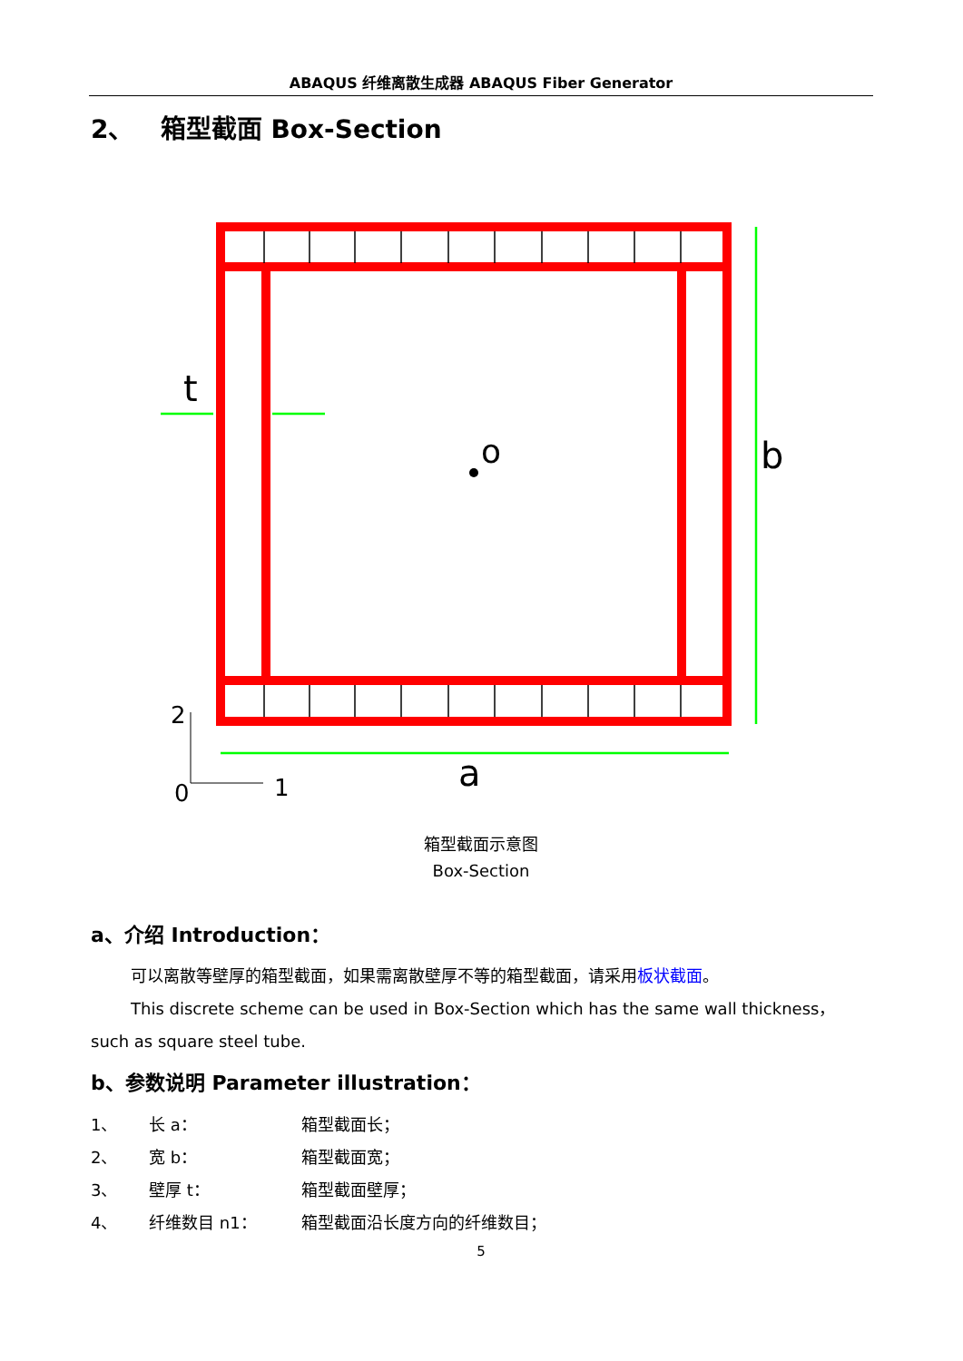ABAQUS 纤维离散生成器 ABAQUS Fiber Generator
2、 箱型截面 Box-Section
o
b
t
a
2
0
1
箱型截面示意图
Box-Section
a、介绍 Introduction：
可以离散等壁厚的箱型截面，如果需离散壁厚不等的箱型截面，请采用板状截面。
This discrete scheme can be used in Box-Section which has the same wall thickness，such as square steel tube.
b、参数说明 Parameter illustration：
1、 长 a： 箱型截面长；
2、 宽 b： 箱型截面宽；
3、 壁厚 t： 箱型截面壁厚；
4、 纤维数目 n1： 箱型截面沿长度方向的纤维数目；
5